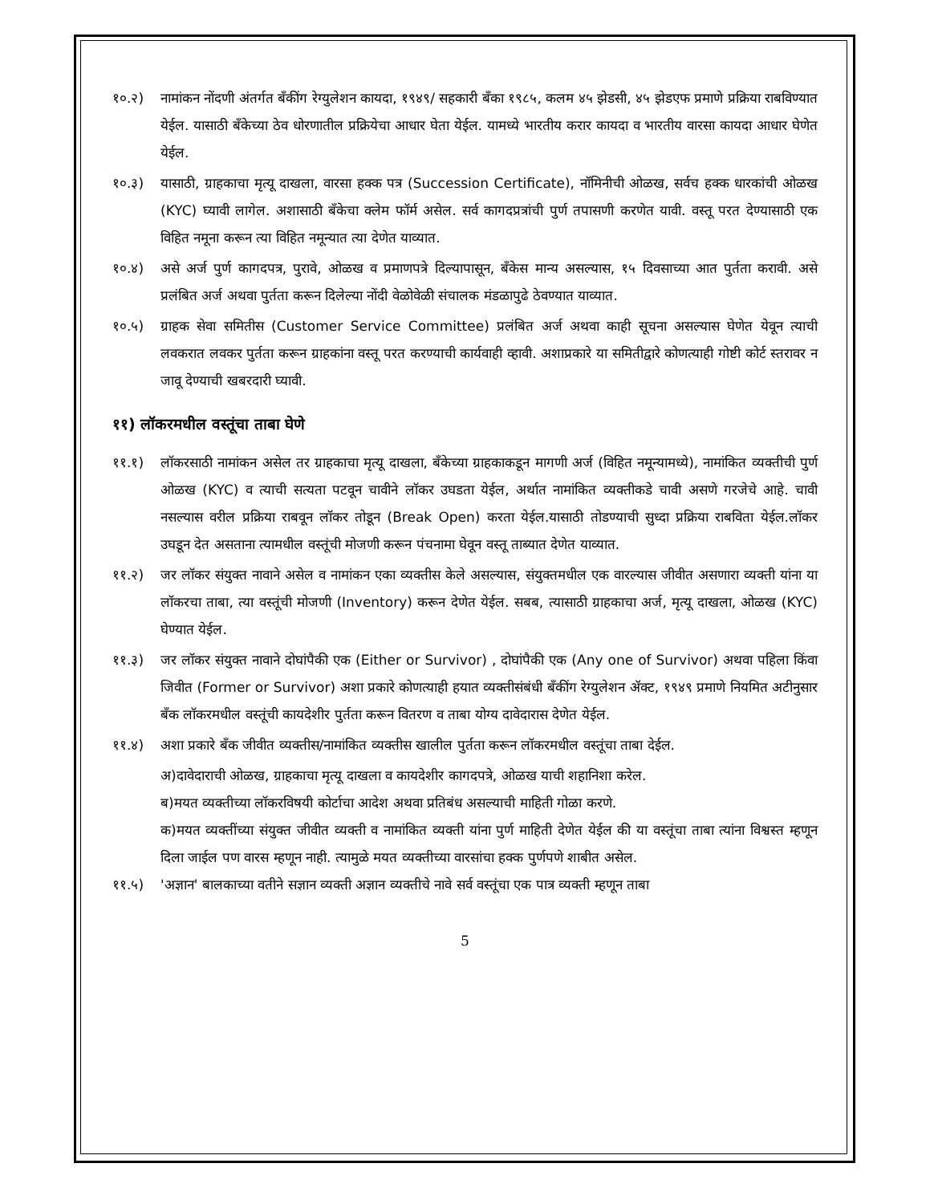१०.२) नामांकन नोंदणी अंतर्गत बँकींग रेग्युलेशन कायदा, १९४९/ सहकारी बँका १९८५, कलम ४५ झेडसी, ४५ झेडएफ प्रमाणे प्रक्रिया राबविण्यात येईल. यासाठी बँकेच्या ठेव धोरणातील प्रक्रियेचा आधार घेता येईल. यामध्ये भारतीय करार कायदा व भारतीय वारसा कायदा आधार घेणेत येईल.
१०.३) यासाठी, ग्राहकाचा मृत्यू दाखला, वारसा हक्क पत्र (Succession Certificate), नॉमिनीची ओळख, सर्वच हक्क धारकांची ओळख (KYC) घ्यावी लागेल. अशासाठी बँकेचा क्लेम फॉर्म असेल. सर्व कागदप्रत्रांची पुर्ण तपासणी करणेत यावी. वस्तू परत देण्यासाठी एक विहित नमूना करून त्या विहित नमून्यात त्या देणेत याव्यात.
१०.४) असे अर्ज पुर्ण कागदपत्र, पुरावे, ओळख व प्रमाणपत्रे दिल्यापासून, बँकेस मान्य असल्यास, १५ दिवसाच्या आत पुर्तता करावी. असे प्रलंबित अर्ज अथवा पुर्तता करून दिलेल्या नोंदी वेळोवेळी संचालक मंडळापुढे ठेवण्यात याव्यात.
१०.५) ग्राहक सेवा समितीस (Customer Service Committee) प्रलंबित अर्ज अथवा काही सूचना असल्यास घेणेत येवून त्याची लवकरात लवकर पुर्तता करून ग्राहकांना वस्तू परत करण्याची कार्यवाही व्हावी. अशाप्रकारे या समितीद्वारे कोणत्याही गोष्टी कोर्ट स्तरावर न जावू देण्याची खबरदारी घ्यावी.
११) लॉकरमधील वस्तूंचा ताबा घेणे
११.१) लॉकरसाठी नामांकन असेल तर ग्राहकाचा मृत्यू दाखला, बँकेच्या ग्राहकाकडून मागणी अर्ज (विहित नमून्यामध्ये), नामांकित व्यक्तीची पुर्ण ओळख (KYC) व त्याची सत्यता पटवून चावीने लॉकर उघडता येईल, अर्थात नामांकित व्यक्तीकडे चावी असणे गरजेचे आहे. चावी नसल्यास वरील प्रक्रिया राबवून लॉकर तोडून (Break Open) करता येईल.यासाठी तोडण्याची सुध्दा प्रक्रिया राबविता येईल.लॉकर उघडून देत असताना त्यामधील वस्तूंची मोजणी करून पंचनामा घेवून वस्तू ताब्यात देणेत याव्यात.
११.२) जर लॉकर संयुक्त नावाने असेल व नामांकन एका व्यक्तीस केले असल्यास, संयुक्तमधील एक वारल्यास जीवीत असणारा व्यक्ती यांना या लॉकरचा ताबा, त्या वस्तूंची मोजणी (Inventory) करून देणेत येईल. सबब, त्यासाठी ग्राहकाचा अर्ज, मृत्यू दाखला, ओळख (KYC) घेण्यात येईल.
११.३) जर लॉकर संयुक्त नावाने दोघांपैकी एक (Either or Survivor) , दोघांपैकी एक (Any one of Survivor) अथवा पहिला किंवा जिवीत (Former or Survivor) अशा प्रकारे कोणत्याही हयात व्यक्तीसंबंधी बँकींग रेग्युलेशन ॲक्ट, १९४९ प्रमाणे नियमित अटीनुसार बँक लॉकरमधील वस्तूंची कायदेशीर पुर्तता करून वितरण व ताबा योग्य दावेदारास देणेत येईल.
११.४) अशा प्रकारे बँक जीवीत व्यक्तीस/नामांकित व्यक्तीस खालील पुर्तता करून लॉकरमधील वस्तूंचा ताबा देईल.
अ)दावेदाराची ओळख, ग्राहकाचा मृत्यू दाखला व कायदेशीर कागदपत्रे, ओळख याची शहानिशा करेल.
ब)मयत व्यक्तीच्या लॉकरविषयी कोर्टाचा आदेश अथवा प्रतिबंध असल्याची माहिती गोळा करणे.
क)मयत व्यक्तींच्या संयुक्त जीवीत व्यक्ती व नामांकित व्यक्ती यांना पुर्ण माहिती देणेत येईल की या वस्तूंचा ताबा त्यांना विश्वस्त म्हणून दिला जाईल पण वारस म्हणून नाही. त्यामुळे मयत व्यक्तीच्या वारसांचा हक्क पुर्णपणे शाबीत असेल.
११.५) 'अज्ञान' बालकाच्या वतीने सज्ञान व्यक्ती अज्ञान व्यक्तीचे नावे सर्व वस्तूंचा एक पात्र व्यक्ती म्हणून ताबा
5